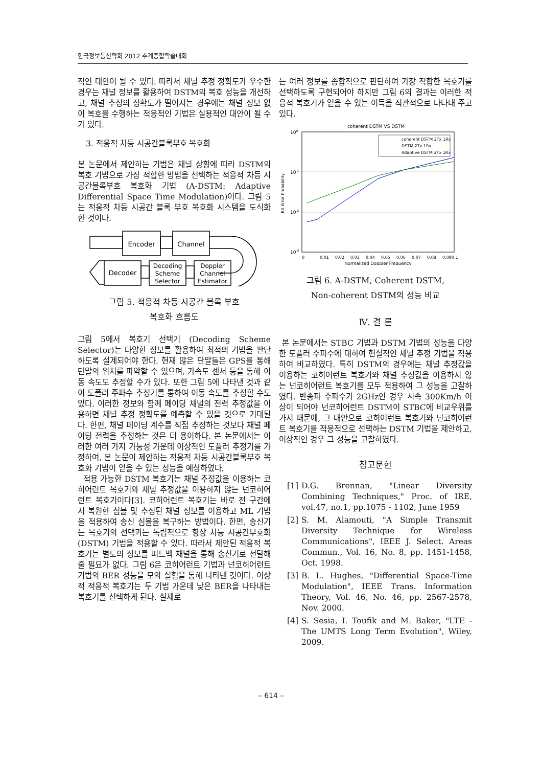한국정보통신학회 2012 추계종합학술대회
적인 대안이 될 수 있다. 따라서 채널 추정 정확도가 우수한 경우는 채널 정보를 활용하여 DSTM의 복호 성능을 개선하고, 채널 추정의 정확도가 떨어지는 경우에는 채널 정보 없이 복호를 수행하는 적응적인 기법은 실용적인 대안이 될 수가 있다.
3. 적응적 차등 시공간블록부호 복호화
본 논문에서 제안하는 기법은 채널 상황에 따라 DSTM의 복호 기법으로 가장 적합한 방법을 선택하는 적응적 차등 시공간블록부호 복호화 기법 (A-DSTM: Adaptive Differential Space Time Modulation)이다. 그림 5는 적응적 차등 시공간 블록 부호 복호화 시스템을 도식화 한 것이다.
Encoder
Channel
Decoder
Decoding
Scheme
Selector
Doppler
Channel
Estimator
그림 5. 적응적 차등 시공간 블록 부호
복호화 흐름도
그림 5에서 복호기 선택기 (Decoding Scheme Selector)는 다양한 정보를 활용하여 최적의 기법을 판단하도록 설계되어야 한다. 현재 많은 단말들은 GPS를 통해 단말의 위치를 파악할 수 있으며, 가속도 센서 등을 통해 이동 속도도 추정할 수가 있다. 또한 그림 5에 나타낸 것과 같이 도플러 주파수 추정기를 통하여 이동 속도를 추정할 수도 있다. 이러한 정보와 함께 페이딩 채널의 전력 추정값을 이용하면 채널 추정 정확도를 예측할 수 있을 것으로 기대된다. 한편, 채널 페이딩 계수를 직접 추정하는 것보다 채널 페이딩 전력을 추정하는 것은 더 용이하다. 본 논문에서는 이러한 여러 가지 가능성 가운데 이상적인 도플러 추정기를 가정하여, 본 논문이 제안하는 적응적 차등 시공간블록부호 복호화 기법이 얻을 수 있는 성능을 예상하였다.
적용 가능한 DSTM 복호기는 채널 추정값을 이용하는 코히어런트 복호기와 채널 추정값을 이용하지 않는 넌코히어런트 복호기이다[3]. 코히어런트 복호기는 바로 전 구간에서 복원한 심볼 및 추정된 채널 정보를 이용하고 ML 기법을 적용하여 송신 심볼을 복구하는 방법이다. 한편, 송신기는 복호기의 선택과는 독립적으로 항상 차등 시공간부호화(DSTM) 기법을 적용할 수 있다. 따라서 제안된 적응적 복호기는 별도의 정보를 피드백 채널을 통해 송신기로 전달해 줄 필요가 없다. 그림 6은 코히어런트 기법과 넌코히어런트 기법의 BER 성능을 모의 실험을 통해 나타낸 것이다. 이상적 적응적 복호기는 두 기법 가운데 낮은 BER을 나타내는 복호기를 선택하게 된다. 실제로
는 여러 정보를 종합적으로 판단하여 가장 적합한 복호기를 선택하도록 구현되어야 하지만 그림 6의 결과는 이러한 적응적 복호기가 얻을 수 있는 이득을 직관적으로 나타내 주고 있다.
coherent DSTM VS DSTM
100
10-1
10-2
10-3
Bit Error Probability
0
0.01
0.02
0.03
0.04
0.05
0.06
0.07
0.08
0.09
0.1
Normalized Doppler Frequency
coherent DSTM 2Tx 1Rx
DSTM 2Tx 1Rx
Adaptive DSTM 2Tx 1Rx
그림 6. A-DSTM, Coherent DSTM,
Non-coherent DSTM의 성능 비교
Ⅳ. 결 론
본 논문에서는 STBC 기법과 DSTM 기법의 성능을 다양한 도플러 주파수에 대하여 현실적인 채널 추정 기법을 적용하여 비교하였다. 특히 DSTM의 경우에는 채널 추정값을 이용하는 코히어런트 복호기와 채널 추정값을 이용하지 않는 넌코히어런트 복호기를 모두 적용하여 그 성능을 고찰하였다. 반송파 주파수가 2GHz인 경우 시속 300Km/h 이상이 되어야 넌코히어런트 DSTM이 STBC에 비교우위를 가지 때문에, 그 대안으로 코히어런트 복호기와 넌코히어런트 복호기를 적응적으로 선택하는 DSTM 기법을 제안하고, 이상적인 경우 그 성능을 고찰하였다.
참고문헌
[1] D.G. Brennan, "Linear Diversity Combining Techniques," Proc. of IRE, vol.47, no.1, pp.1075 - 1102, June 1959
[2] S. M. Alamouti, "A Simple Transmit Diversity Technique for Wireless Communications", IEEE J. Select. Areas Commun., Vol. 16, No. 8, pp. 1451-1458, Oct. 1998.
[3] B. L. Hughes, "Differential Space-Time Modulation", IEEE Trans. Information Theory, Vol. 46, No. 46, pp. 2567-2578, Nov. 2000.
[4] S. Sesia, I. Toufik and M. Baker, "LTE - The UMTS Long Term Evolution", Wiley, 2009.
– 614 –